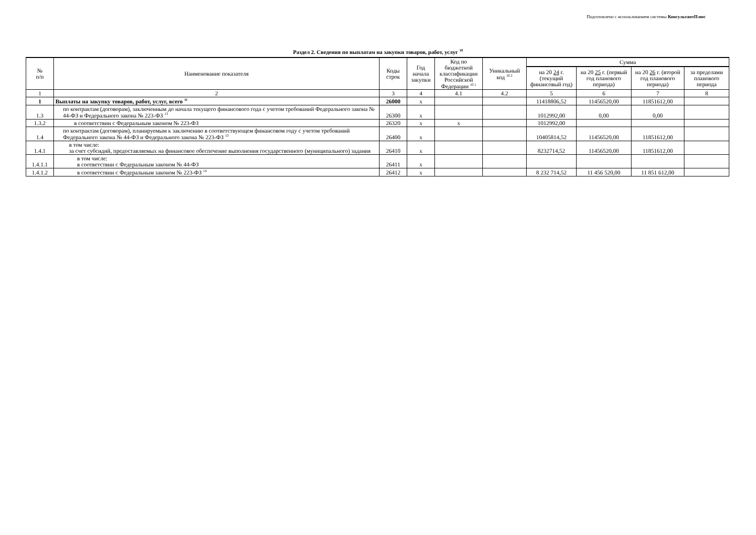Подготовлено с использованием системы КонсультантПлюс
Раздел 2. Сведения по выплатам на закупки товаров, работ, услуг <sup>10</sup>
| № п/п | Наименование показателя | Коды строк | Год начала закупки | Код по бюджетной классификации Российской Федерации <sup>10.1</sup> | Уникальный код <sup>10.2</sup> | Сумма | | | |
| --- | --- | --- | --- | --- | --- | --- | --- | --- | --- |
| | | | | | | на 20 24 г. (текущий финансовый год) | на 20 25 г. (первый год планового периода) | на 20 26 г. (второй год планового периода) | за пределами планового периода |
| 1 | 2 | 3 | 4 | 4.1 | 4.2 | 5 | 6 | 7 | 8 |
| 1 | Выплаты на закупку товаров, работ, услуг, всего <sup>11</sup> | 26000 | х | | | 11418806,52 | 11456520,00 | 11851612,00 | |
| 1.3 | по контрактам (договорам), заключенным до начала текущего финансового года с учетом требований Федерального закона № 44-ФЗ и Федерального закона № 223-ФЗ <sup>13</sup> | 26300 | х | | | 1012992,00 | 0,00 | 0,00 | |
| 1.3.2 | в соответствии с Федеральным законом № 223-ФЗ | 26320 | х | х | | 1012992,00 | | | |
| 1.4 | по контрактам (договорам), планируемым к заключению в соответствующем финансовом году с учетом требований Федерального закона № 44-ФЗ и Федерального закона № 223-ФЗ <sup>13</sup> | 26400 | х | | | 10405814,52 | 11456520,00 | 11851612,00 | |
| 1.4.1 | в том числе: за счет субсидий, предоставляемых на финансовое обеспечение выполнения государственного (муниципального) задания | 26410 | х | | | 8232714,52 | 11456520,00 | 11851612,00 | |
| 1.4.1.1 | в том числе: в соответствии с Федеральным законом № 44-ФЗ | 26411 | х | | | | | | |
| 1.4.1.2 | в соответствии с Федеральным законом № 223-ФЗ <sup>14</sup> | 26412 | х | | | 8 232 714,52 | 11 456 520,00 | 11 851 612,00 | |